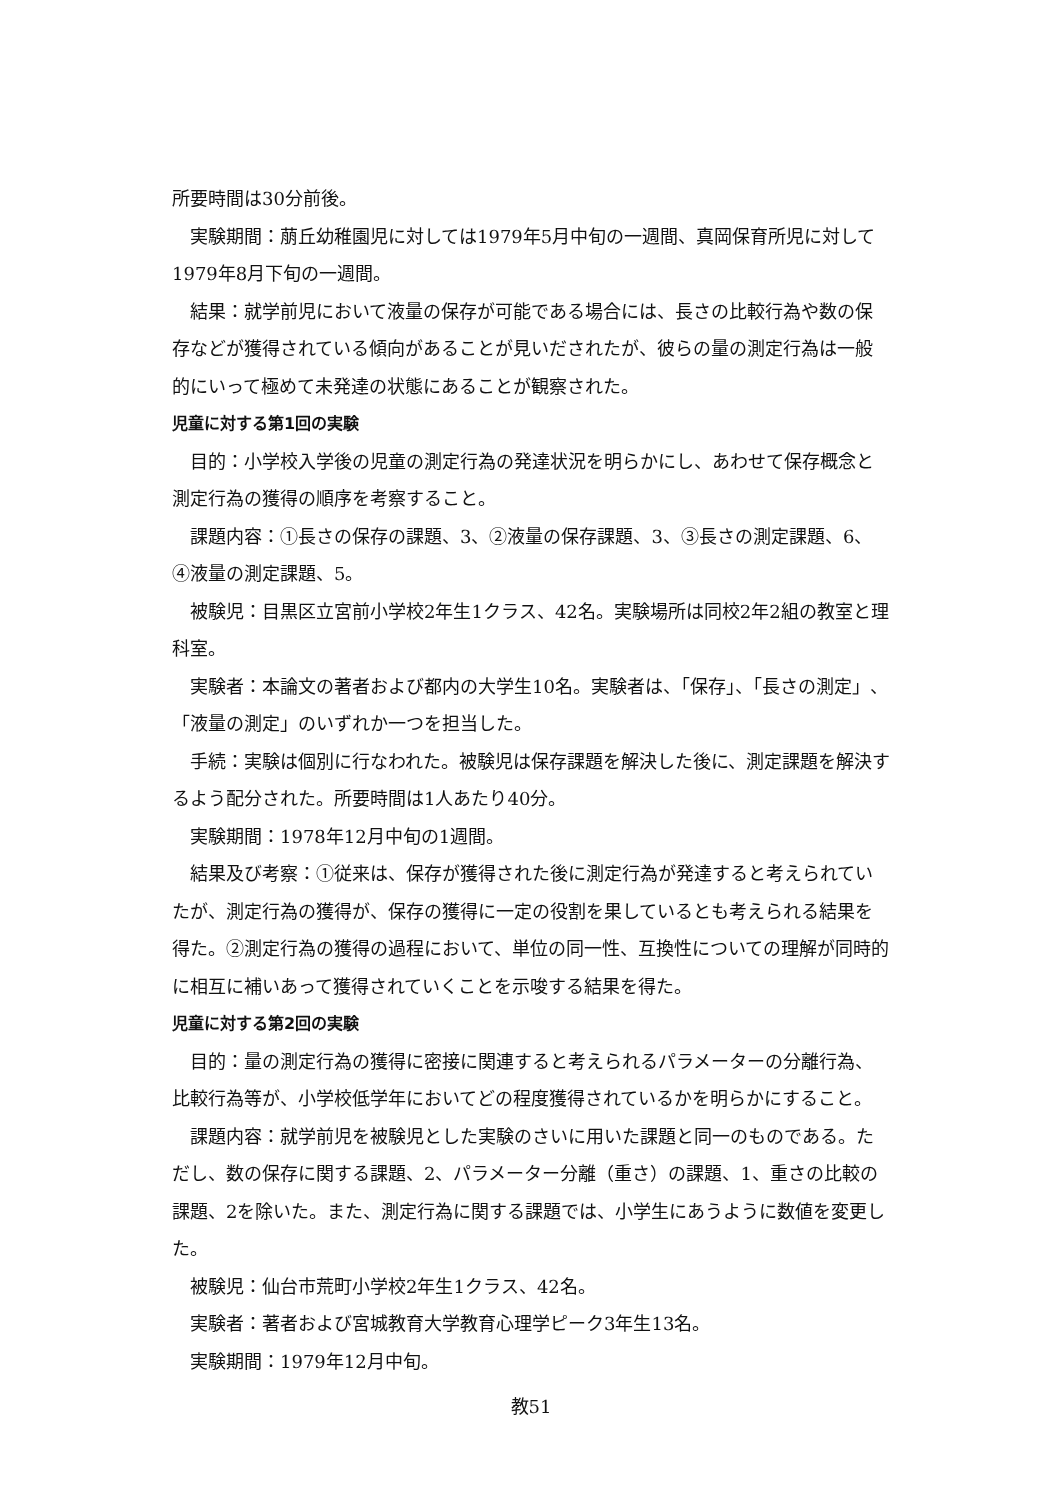所要時間は30分前後。
実験期間：萠丘幼稚園児に対しては1979年5月中旬の一週間、真岡保育所児に対して1979年8月下旬の一週間。
結果：就学前児において液量の保存が可能である場合には、長さの比較行為や数の保存などが獲得されている傾向があることが見いだされたが、彼らの量の測定行為は一般的にいって極めて未発達の状態にあることが観察された。
児童に対する第1回の実験
目的：小学校入学後の児童の測定行為の発達状況を明らかにし、あわせて保存概念と測定行為の獲得の順序を考察すること。
課題内容：①長さの保存の課題、3、②液量の保存課題、3、③長さの測定課題、6、④液量の測定課題、5。
被験児：目黒区立宮前小学校2年生1クラス、42名。実験場所は同校2年2組の教室と理科室。
実験者：本論文の著者および都内の大学生10名。実験者は、「保存」、「長さの測定」、「液量の測定」のいずれか一つを担当した。
手続：実験は個別に行なわれた。被験児は保存課題を解決した後に、測定課題を解決するよう配分された。所要時間は1人あたり40分。
実験期間：1978年12月中旬の1週間。
結果及び考察：①従来は、保存が獲得された後に測定行為が発達すると考えられていたが、測定行為の獲得が、保存の獲得に一定の役割を果しているとも考えられる結果を得た。②測定行為の獲得の過程において、単位の同一性、互換性についての理解が同時的に相互に補いあって獲得されていくことを示唆する結果を得た。
児童に対する第2回の実験
目的：量の測定行為の獲得に密接に関連すると考えられるパラメーターの分離行為、比較行為等が、小学校低学年においてどの程度獲得されているかを明らかにすること。
課題内容：就学前児を被験児とした実験のさいに用いた課題と同一のものである。ただし、数の保存に関する課題、2、パラメーター分離（重さ）の課題、1、重さの比較の課題、2を除いた。また、測定行為に関する課題では、小学生にあうように数値を変更した。
被験児：仙台市荒町小学校2年生1クラス、42名。
実験者：著者および宮城教育大学教育心理学ピーク3年生13名。
実験期間：1979年12月中旬。
教51